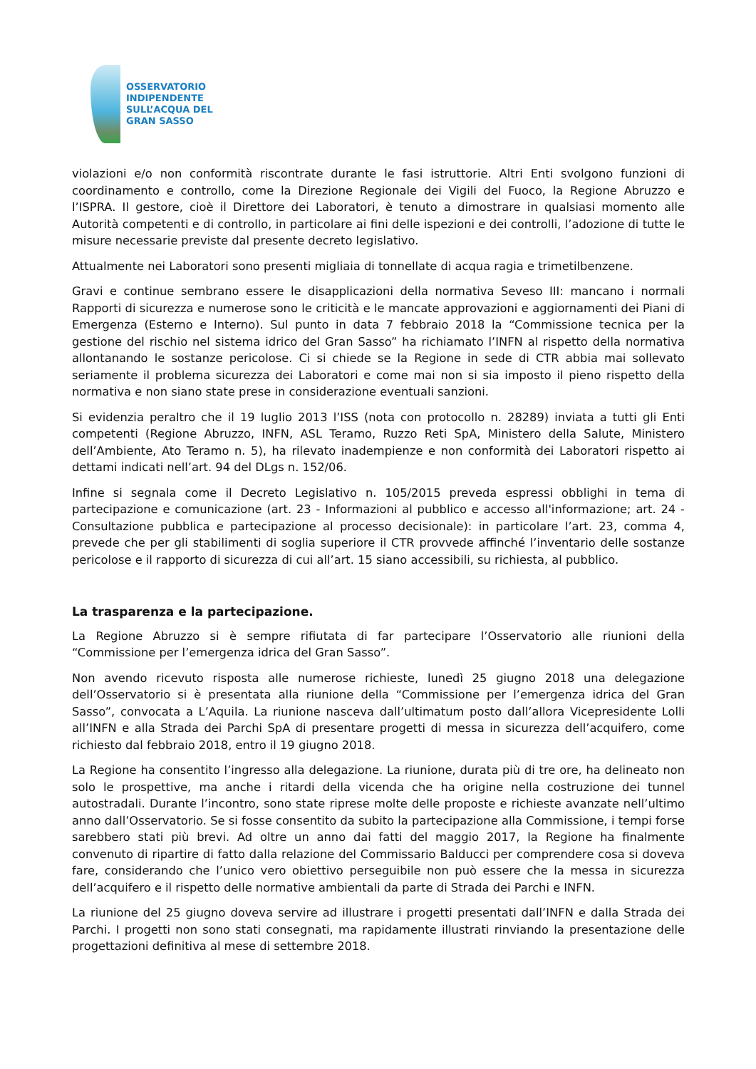OSSERVATORIO
INDIPENDENTE
SULL’ACQUA DEL
GRAN SASSO
violazioni e/o non conformità riscontrate durante le fasi istruttorie. Altri Enti svolgono funzioni di coordinamento e controllo, come la Direzione Regionale dei Vigili del Fuoco, la Regione Abruzzo e l’ISPRA. Il gestore, cioè il Direttore dei Laboratori, è tenuto a dimostrare in qualsiasi momento alle Autorità competenti e di controllo, in particolare ai fini delle ispezioni e dei controlli, l’adozione di tutte le misure necessarie previste dal presente decreto legislativo.
Attualmente nei Laboratori sono presenti migliaia di tonnellate di acqua ragia e trimetilbenzene.
Gravi e continue sembrano essere le disapplicazioni della normativa Seveso III: mancano i normali Rapporti di sicurezza e numerose sono le criticità e le mancate approvazioni e aggiornamenti dei Piani di Emergenza (Esterno e Interno). Sul punto in data 7 febbraio 2018 la “Commissione tecnica per la gestione del rischio nel sistema idrico del Gran Sasso” ha richiamato l’INFN al rispetto della normativa allontanando le sostanze pericolose. Ci si chiede se la Regione in sede di CTR abbia mai sollevato seriamente il problema sicurezza dei Laboratori e come mai non si sia imposto il pieno rispetto della normativa e non siano state prese in considerazione eventuali sanzioni.
Si evidenzia peraltro che il 19 luglio 2013 l’ISS (nota con protocollo n. 28289) inviata a tutti gli Enti competenti (Regione Abruzzo, INFN, ASL Teramo, Ruzzo Reti SpA, Ministero della Salute, Ministero dell’Ambiente, Ato Teramo n. 5), ha rilevato inadempienze e non conformità dei Laboratori rispetto ai dettami indicati nell’art. 94 del DLgs n. 152/06.
Infine si segnala come il Decreto Legislativo n. 105/2015 preveda espressi obblighi in tema di partecipazione e comunicazione (art. 23 - Informazioni al pubblico e accesso all'informazione; art. 24 - Consultazione pubblica e partecipazione al processo decisionale): in particolare l’art. 23, comma 4, prevede che per gli stabilimenti di soglia superiore il CTR provvede affinché l’inventario delle sostanze pericolose e il rapporto di sicurezza di cui all’art. 15 siano accessibili, su richiesta, al pubblico.
La trasparenza e la partecipazione.
La Regione Abruzzo si è sempre rifiutata di far partecipare l’Osservatorio alle riunioni della “Commissione per l’emergenza idrica del Gran Sasso”.
Non avendo ricevuto risposta alle numerose richieste, lunedì 25 giugno 2018 una delegazione dell’Osservatorio si è presentata alla riunione della “Commissione per l’emergenza idrica del Gran Sasso”, convocata a L’Aquila. La riunione nasceva dall’ultimatum posto dall’allora Vicepresidente Lolli all’INFN e alla Strada dei Parchi SpA di presentare progetti di messa in sicurezza dell’acquifero, come richiesto dal febbraio 2018, entro il 19 giugno 2018.
La Regione ha consentito l’ingresso alla delegazione. La riunione, durata più di tre ore, ha delineato non solo le prospettive, ma anche i ritardi della vicenda che ha origine nella costruzione dei tunnel autostradali. Durante l’incontro, sono state riprese molte delle proposte e richieste avanzate nell’ultimo anno dall’Osservatorio. Se si fosse consentito da subito la partecipazione alla Commissione, i tempi forse sarebbero stati più brevi. Ad oltre un anno dai fatti del maggio 2017, la Regione ha finalmente convenuto di ripartire di fatto dalla relazione del Commissario Balducci per comprendere cosa si doveva fare, considerando che l’unico vero obiettivo perseguibile non può essere che la messa in sicurezza dell’acquifero e il rispetto delle normative ambientali da parte di Strada dei Parchi e INFN.
La riunione del 25 giugno doveva servire ad illustrare i progetti presentati dall’INFN e dalla Strada dei Parchi. I progetti non sono stati consegnati, ma rapidamente illustrati rinviando la presentazione delle progettazioni definitiva al mese di settembre 2018.